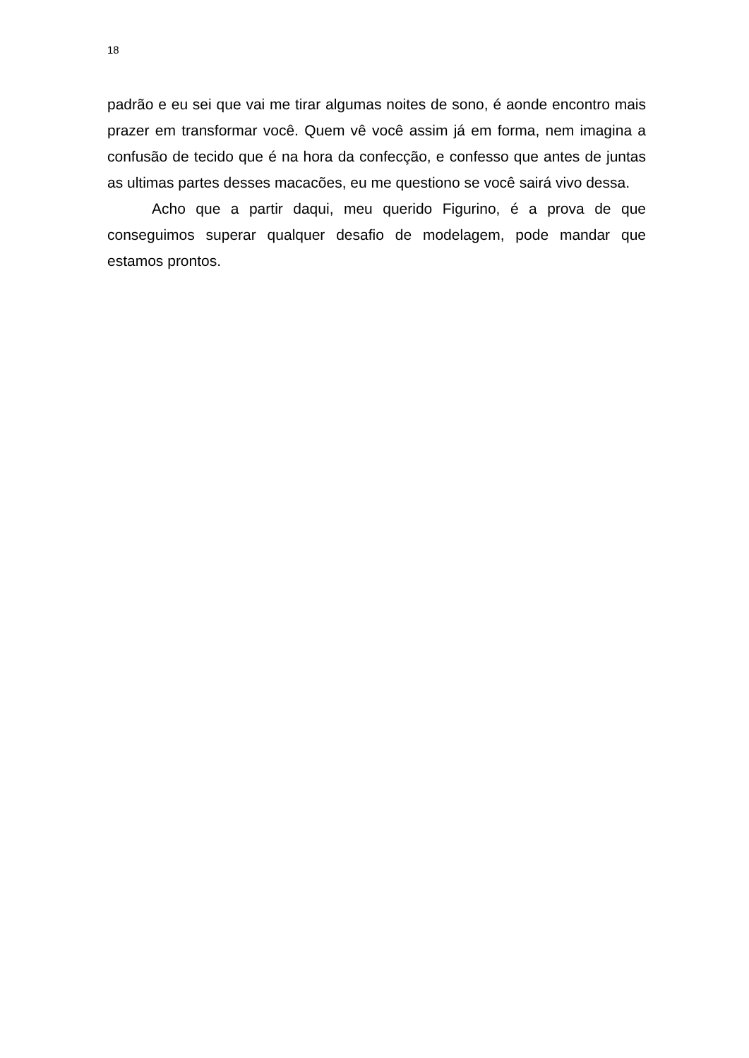18
padrão e eu sei que vai me tirar algumas noites de sono, é aonde encontro mais prazer em transformar você. Quem vê você assim já em forma, nem imagina a confusão de tecido que é na hora da confecção, e confesso que antes de juntas as ultimas partes desses macacões, eu me questiono se você sairá vivo dessa.
Acho que a partir daqui, meu querido Figurino, é a prova de que conseguimos superar qualquer desafio de modelagem, pode mandar que estamos prontos.